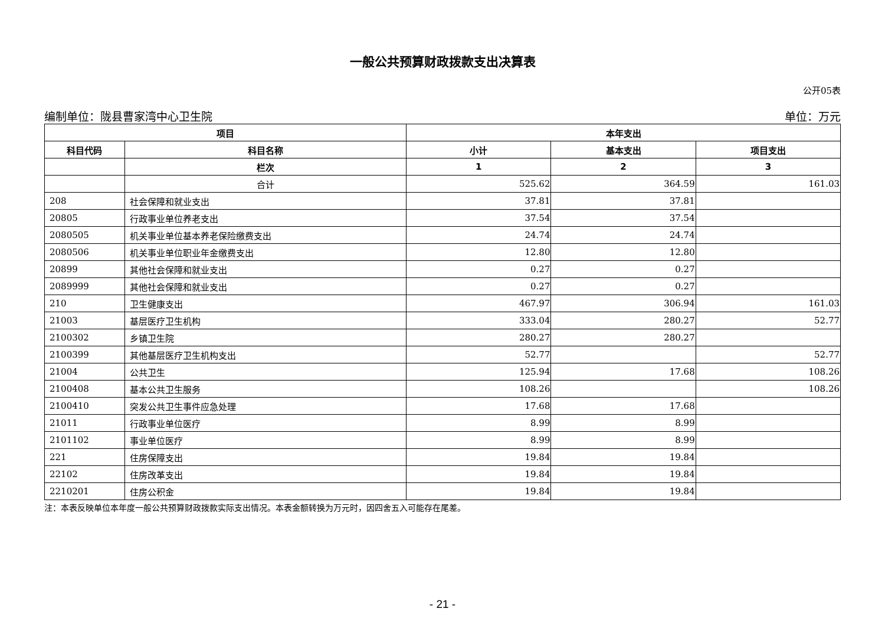一般公共预算财政拨款支出决算表
公开05表
编制单位：陇县曹家湾中心卫生院 单位：万元
| 项目 | | 本年支出 | | |
| --- | --- | --- | --- | --- |
| 科目代码 | 科目名称 | 小计 | 基本支出 | 项目支出 |
| | 栏次 | 1 | 2 | 3 |
| | 合计 | 525.62 | 364.59 | 161.03 |
| 208 | 社会保障和就业支出 | 37.81 | 37.81 | |
| 20805 | 行政事业单位养老支出 | 37.54 | 37.54 | |
| 2080505 | 机关事业单位基本养老保险缴费支出 | 24.74 | 24.74 | |
| 2080506 | 机关事业单位职业年金缴费支出 | 12.80 | 12.80 | |
| 20899 | 其他社会保障和就业支出 | 0.27 | 0.27 | |
| 2089999 | 其他社会保障和就业支出 | 0.27 | 0.27 | |
| 210 | 卫生健康支出 | 467.97 | 306.94 | 161.03 |
| 21003 | 基层医疗卫生机构 | 333.04 | 280.27 | 52.77 |
| 2100302 | 乡镇卫生院 | 280.27 | 280.27 | |
| 2100399 | 其他基层医疗卫生机构支出 | 52.77 | | 52.77 |
| 21004 | 公共卫生 | 125.94 | 17.68 | 108.26 |
| 2100408 | 基本公共卫生服务 | 108.26 | | 108.26 |
| 2100410 | 突发公共卫生事件应急处理 | 17.68 | 17.68 | |
| 21011 | 行政事业单位医疗 | 8.99 | 8.99 | |
| 2101102 | 事业单位医疗 | 8.99 | 8.99 | |
| 221 | 住房保障支出 | 19.84 | 19.84 | |
| 22102 | 住房改革支出 | 19.84 | 19.84 | |
| 2210201 | 住房公积金 | 19.84 | 19.84 | |
注：本表反映单位本年度一般公共预算财政拨款实际支出情况。本表金额转换为万元时，因四舍五入可能存在尾差。
- 21 -